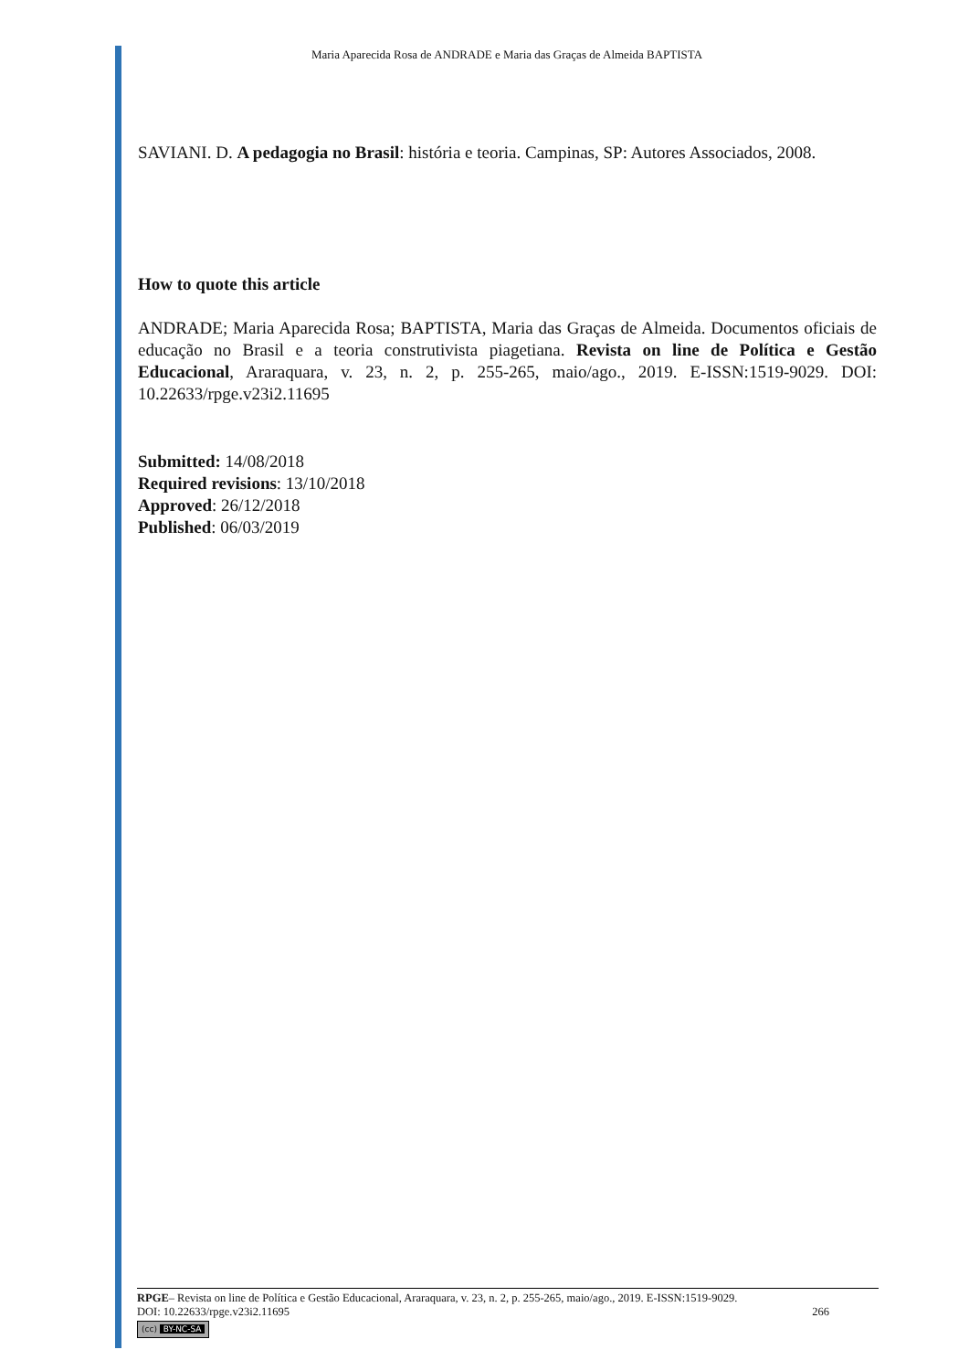Maria Aparecida Rosa de ANDRADE e Maria das Graças de Almeida BAPTISTA
SAVIANI. D. A pedagogia no Brasil: história e teoria. Campinas, SP: Autores Associados, 2008.
How to quote this article
ANDRADE; Maria Aparecida Rosa; BAPTISTA, Maria das Graças de Almeida. Documentos oficiais de educação no Brasil e a teoria construtivista piagetiana. Revista on line de Política e Gestão Educacional, Araraquara, v. 23, n. 2, p. 255-265, maio/ago., 2019. E-ISSN:1519-9029. DOI: 10.22633/rpge.v23i2.11695
Submitted: 14/08/2018
Required revisions: 13/10/2018
Approved: 26/12/2018
Published: 06/03/2019
RPGE– Revista on line de Política e Gestão Educacional, Araraquara, v. 23, n. 2, p. 255-265, maio/ago., 2019. E-ISSN:1519-9029.
DOI: 10.22633/rpge.v23i2.11695 266
(cc) BY-NC-SA